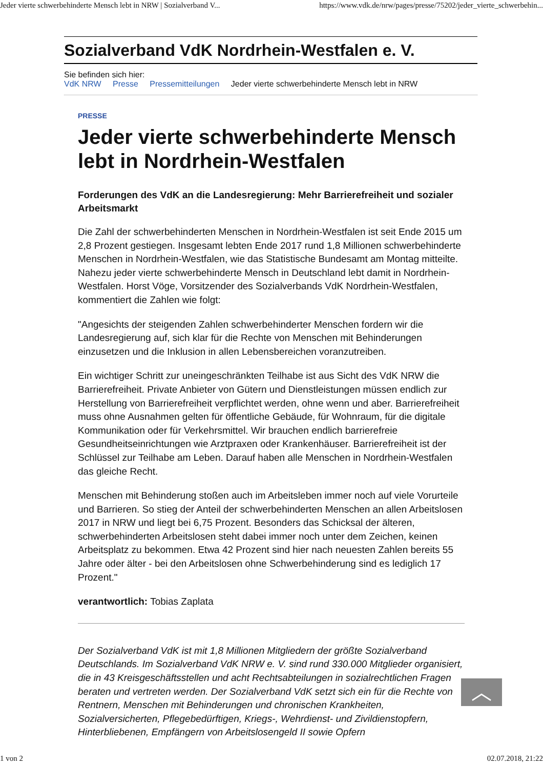Jeder vierte schwerbehinderte Mensch lebt in NRW | Sozialverband V... https://www.vdk.de/nrw/pages/presse/75202/jeder_vierte_schwerbehin...
Sozialverband VdK Nordrhein-Westfalen e. V.
Sie befinden sich hier:
VdK NRW Presse Pressemitteilungen Jeder vierte schwerbehinderte Mensch lebt in NRW
PRESSE
Jeder vierte schwerbehinderte Mensch lebt in Nordrhein-Westfalen
Forderungen des VdK an die Landesregierung: Mehr Barrierefreiheit und sozialer Arbeitsmarkt
Die Zahl der schwerbehinderten Menschen in Nordrhein-Westfalen ist seit Ende 2015 um 2,8 Prozent gestiegen. Insgesamt lebten Ende 2017 rund 1,8 Millionen schwerbehinderte Menschen in Nordrhein-Westfalen, wie das Statistische Bundesamt am Montag mitteilte. Nahezu jeder vierte schwerbehinderte Mensch in Deutschland lebt damit in Nordrhein-Westfalen. Horst Vöge, Vorsitzender des Sozialverbands VdK Nordrhein-Westfalen, kommentiert die Zahlen wie folgt:
"Angesichts der steigenden Zahlen schwerbehinderter Menschen fordern wir die Landesregierung auf, sich klar für die Rechte von Menschen mit Behinderungen einzusetzen und die Inklusion in allen Lebensbereichen voranzutreiben.
Ein wichtiger Schritt zur uneingeschränkten Teilhabe ist aus Sicht des VdK NRW die Barrierefreiheit. Private Anbieter von Gütern und Dienstleistungen müssen endlich zur Herstellung von Barrierefreiheit verpflichtet werden, ohne wenn und aber. Barrierefreiheit muss ohne Ausnahmen gelten für öffentliche Gebäude, für Wohnraum, für die digitale Kommunikation oder für Verkehrsmittel. Wir brauchen endlich barrierefreie Gesundheitseinrichtungen wie Arztpraxen oder Krankenhäuser. Barrierefreiheit ist der Schlüssel zur Teilhabe am Leben. Darauf haben alle Menschen in Nordrhein-Westfalen das gleiche Recht.
Menschen mit Behinderung stoßen auch im Arbeitsleben immer noch auf viele Vorurteile und Barrieren. So stieg der Anteil der schwerbehinderten Menschen an allen Arbeitslosen 2017 in NRW und liegt bei 6,75 Prozent. Besonders das Schicksal der älteren, schwerbehinderten Arbeitslosen steht dabei immer noch unter dem Zeichen, keinen Arbeitsplatz zu bekommen. Etwa 42 Prozent sind hier nach neuesten Zahlen bereits 55 Jahre oder älter - bei den Arbeitslosen ohne Schwerbehinderung sind es lediglich 17 Prozent."
verantwortlich: Tobias Zaplata
Der Sozialverband VdK ist mit 1,8 Millionen Mitgliedern der größte Sozialverband Deutschlands. Im Sozialverband VdK NRW e. V. sind rund 330.000 Mitglieder organisiert, die in 43 Kreisgeschäftsstellen und acht Rechtsabteilungen in sozialrechtlichen Fragen beraten und vertreten werden. Der Sozialverband VdK setzt sich ein für die Rechte von Rentnern, Menschen mit Behinderungen und chronischen Krankheiten, Sozialversicherten, Pflegebedürftigen, Kriegs-, Wehrdienst- und Zivildienstopfern, Hinterbliebenen, Empfängern von Arbeitslosengeld II sowie Opfern
︿
1 von 2 02.07.2018, 21:22